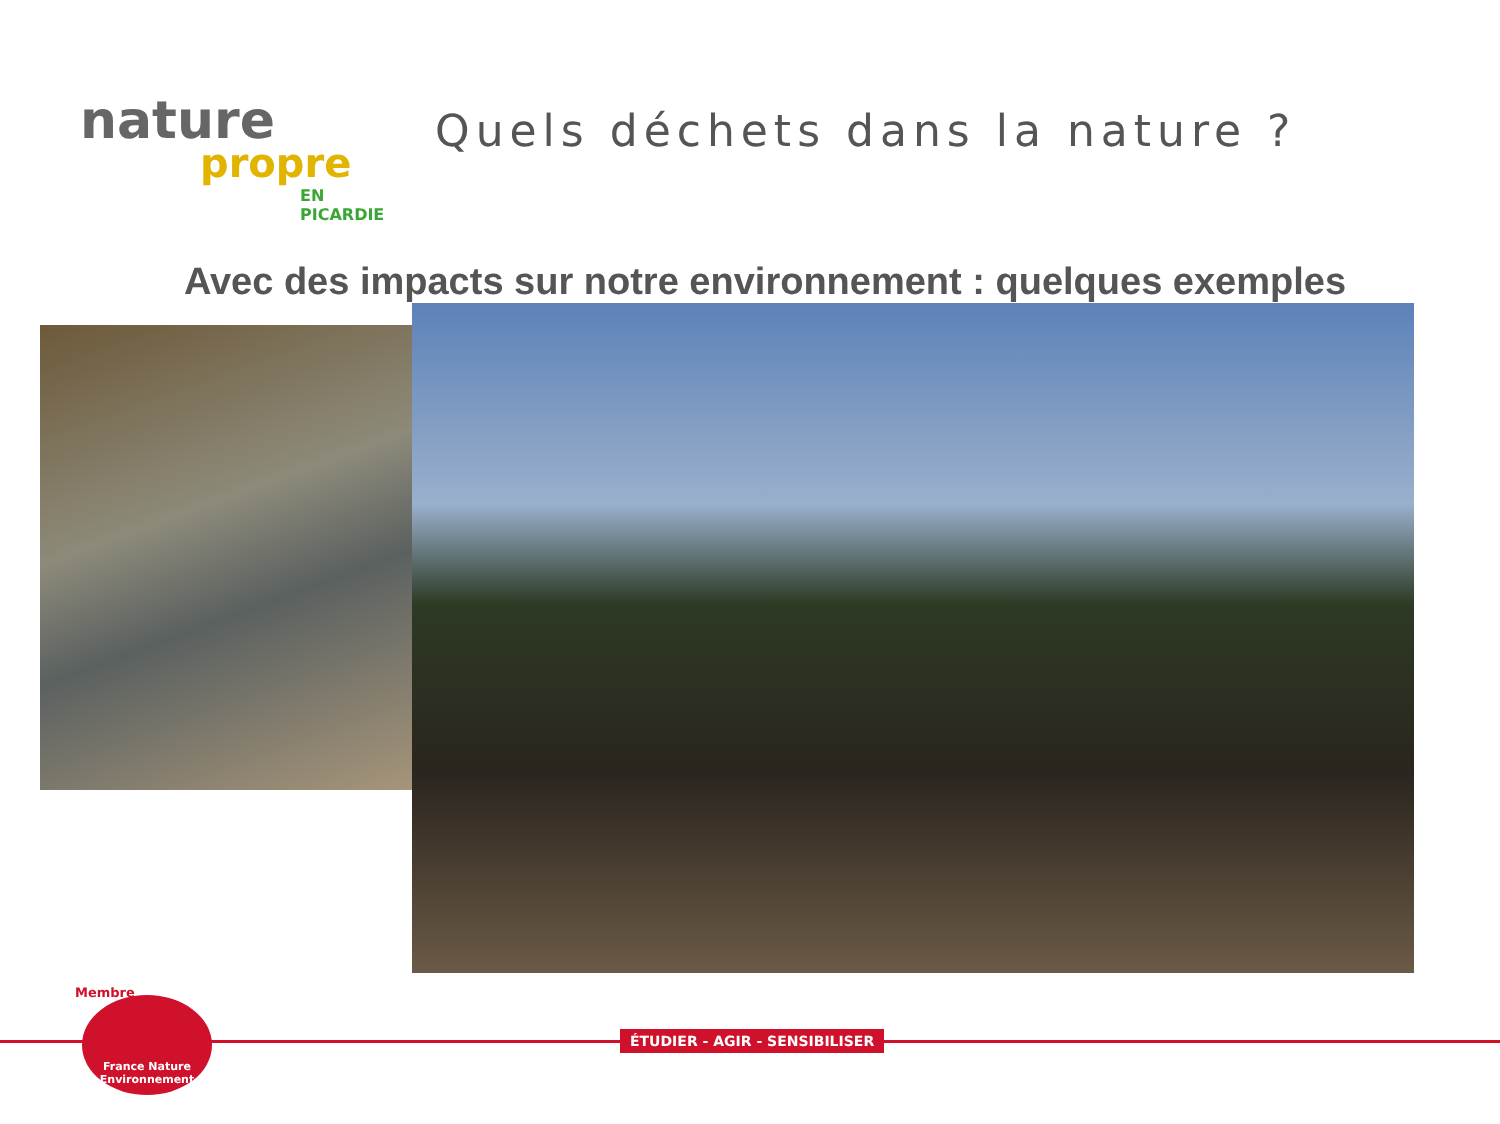nature
propre
EN PICARDIE
Quels déchets dans la nature ?
Avec des impacts sur notre environnement : quelques exemples
ÉTUDIER - AGIR - SENSIBILISER
Membre
France Nature
Environnement